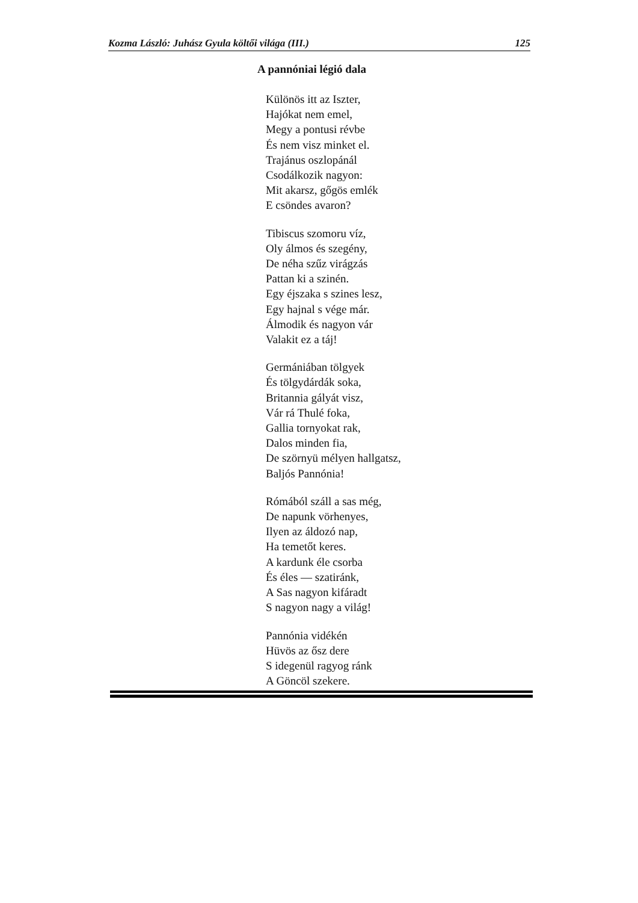Kozma László: Juhász Gyula költői világa (III.) 125
A pannóniai légió dala
Különös itt az Iszter,
Hajókat nem emel,
Megy a pontusi révbe
És nem visz minket el.
Trajánus oszlopánál
Csodálkozik nagyon:
Mit akarsz, gőgös emlék
E csöndes avaron?
Tibiscus szomoru víz,
Oly álmos és szegény,
De néha szűz virágzás
Pattan ki a szinén.
Egy éjszaka s szines lesz,
Egy hajnal s vége már.
Álmodik és nagyon vár
Valakit ez a táj!
Germániában tölgyek
És tölgydárdák soka,
Britannia gályát visz,
Vár rá Thulé foka,
Gallia tornyokat rak,
Dalos minden fia,
De szörnyü mélyen hallgatsz,
Baljós Pannónia!
Rómából száll a sas még,
De napunk vörhenyes,
Ilyen az áldozó nap,
Ha temetőt keres.
A kardunk éle csorba
És éles — szatiránk,
A Sas nagyon kifáradt
S nagyon nagy a világ!
Pannónia vidékén
Hüvös az ősz dere
S idegenül ragyog ránk
A Göncöl szekere.